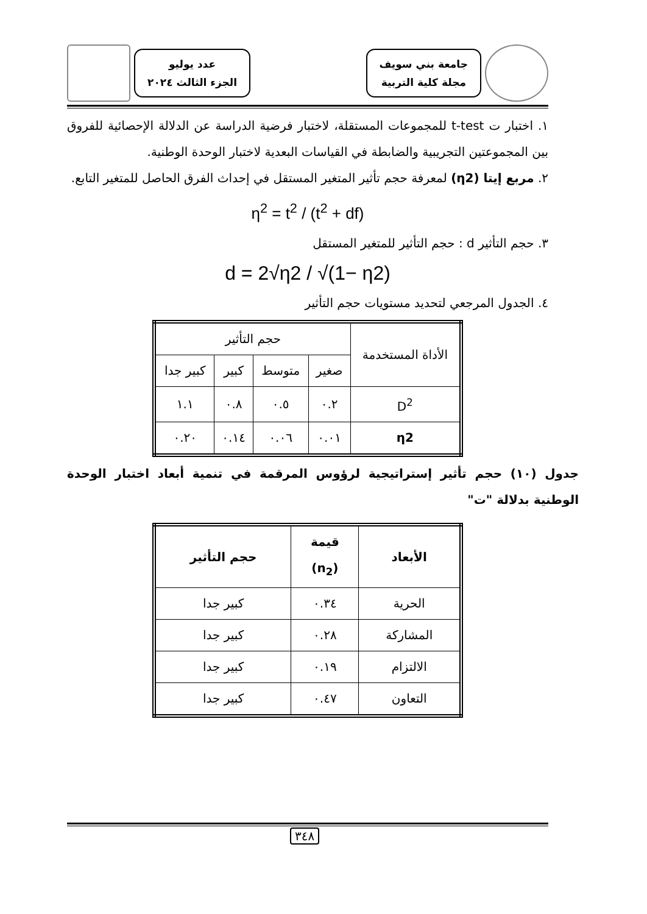جامعة بني سويف
مجلة كلية التربية
عدد يوليو
الجزء الثالث ٢٠٢٤
١. اختبار ت t-test للمجموعات المستقلة، لاختبار فرضية الدراسة عن الدلالة الإحصائية للفروق بين المجموعتين التجريبية والضابطة في القياسات البعدية لاختبار الوحدة الوطنية.
٢. مربع إيتا (η2) لمعرفة حجم تأثير المتغير المستقل في إحداث الفرق الحاصل للمتغير التابع.
η<sup>2</sup> = t<sup>2</sup> / (t<sup>2</sup> + df)
٣. حجم التأثير d : حجم التأثير للمتغير المستقل
d = 2√η2 / √(1− η2)
٤. الجدول المرجعي لتحديد مستويات حجم التأثير
| الأداة المستخدمة | حجم التأثير | | | |
| --- | --- | --- | --- | --- |
| | صغير | متوسط | كبير | كبير جدا |
| D<sup>2</sup> | ٠.٢ | ٠.٥ | ٠.٨ | ١.١ |
| η2 | ٠.٠١ | ٠.٠٦ | ٠.١٤ | ٠.٢٠ |
جدول (١٠) حجم تأثير إستراتيجية لرؤوس المرقمة في تنمية أبعاد اختبار الوحدة الوطنية بدلالة "ت"
| الأبعاد | قيمة (n<sub>2</sub>) | حجم التأثير |
| --- | --- | --- |
| الحرية | ٠.٣٤ | كبير جدا |
| المشاركة | ٠.٢٨ | كبير جدا |
| الالتزام | ٠.١٩ | كبير جدا |
| التعاون | ٠.٤٧ | كبير جدا |
٣٤٨